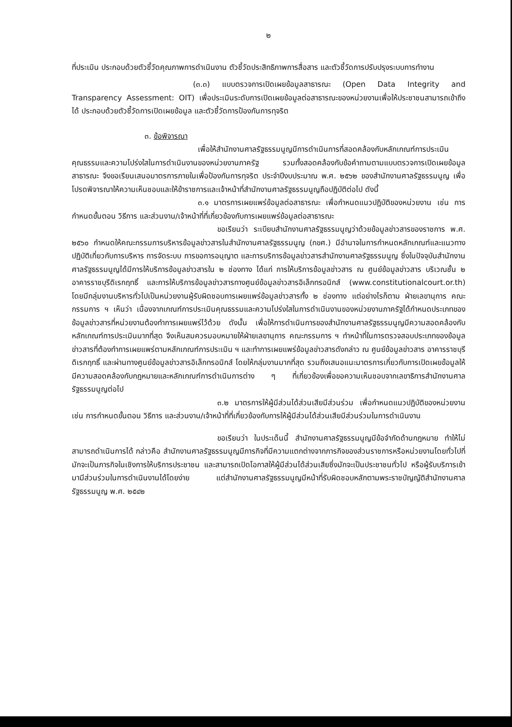๒
ที่ประเมิน ประกอบด้วยตัวชี้วัดคุณภาพการดำเนินงาน ตัวชี้วัดประสิทธิภาพการสื่อสาร และตัวชี้วัดการปรับปรุงระบบการทำงาน
(๓.๓) แบบตรวจการเปิดเผยข้อมูลสาธารณะ (Open Data Integrity and Transparency Assessment: OIT) เพื่อประเมินระดับการเปิดเผยข้อมูลต่อสาธารณะของหน่วยงานเพื่อให้ประชาชนสามารถเข้าถึงได้ ประกอบด้วยตัวชี้วัดการเปิดเผยข้อมูล และตัวชี้วัดการป้องกันการทุจริต
๓. ข้อพิจารณา
เพื่อให้สำนักงานศาลรัฐธรรมนูญมีการดำเนินการที่สอดคล้องกับหลักเกณฑ์การประเมินคุณธรรมและความโปร่งใสในการดำเนินงานของหน่วยงานภาครัฐ รวมทั้งสอดคล้องกับข้อคำถามตามแบบตรวจการเปิดเผยข้อมูลสาธารณะ จึงขอเรียนเสนอมาตรการภายในเพื่อป้องกันการทุจริต ประจำปีงบประมาณ พ.ศ. ๒๕๖๒ ของสำนักงานศาลรัฐธรรมนูญ เพื่อโปรดพิจารณาให้ความเห็นชอบและให้ข้าราชการและเจ้าหน้าที่สำนักงานศาลรัฐธรรมนูญถือปฏิบัติต่อไป ดังนี้
๓.๑ มาตรการเผยแพร่ข้อมูลต่อสาธารณะ เพื่อกำหนดแนวปฏิบัติของหน่วยงาน เช่น การกำหนดขั้นตอน วิธีการ และส่วนงาน/เจ้าหน้าที่ที่เกี่ยวข้องกับการเผยแพร่ข้อมูลต่อสาธารณะ
ขอเรียนว่า ระเบียบสำนักงานศาลรัฐธรรมนูญว่าด้วยข้อมูลข่าวสารของราชการ พ.ศ. ๒๕๖๐ กำหนดให้คณะกรรมการบริหารข้อมูลข่าวสารในสำนักงานศาลรัฐธรรมนูญ (กขศ.) มีอำนาจในการกำหนดหลักเกณฑ์และแนวทางปฏิบัติเกี่ยวกับการบริหาร การจัดระบบ การขอการอนุญาต และการบริการข้อมูลข่าวสารสำนักงานศาลรัฐธรรมนูญ ซึ่งในปัจจุบันสำนักงานศาลรัฐธรรมนูญได้มีการให้บริการข้อมูลข่าวสารใน ๒ ช่องทาง ได้แก่ การให้บริการข้อมูลข่าวสาร ณ ศูนย์ข้อมูลข่าวสาร บริเวณชั้น ๒ อาคารราชบุรีดิเรกฤทธิ์ และการให้บริการข้อมูลข่าวสารทางศูนย์ข้อมูลข่าวสารอิเล็กทรอนิกส์ (www.constitutionalcourt.or.th) โดยมีกลุ่มงานบริหารทั่วไปเป็นหน่วยงานผู้รับผิดชอบการเผยแพร่ข้อมูลข่าวสารทั้ง ๒ ช่องทาง แต่อย่างไรก็ตาม ฝ่ายเลขานุการ คณะกรรมการ ฯ เห็นว่า เนื่องจากเกณฑ์การประเมินคุณธรรมและความโปร่งใสในการดำเนินงานของหน่วยงานภาครัฐได้กำหนดประเภทของข้อมูลข่าวสารที่หน่วยงานต้องทำการเผยแพร่ไว้ด้วย ดังนั้น เพื่อให้การดำเนินการของสำนักงานศาลรัฐธรรมนูญมีความสอดคล้องกับหลักเกณฑ์การประเมินมากที่สุด จึงเห็นสมควรมอบหมายให้ฝ่ายเลขานุการ คณะกรรมการ ฯ ทำหน้าที่ในการตรวจสอบประเภทของข้อมูลข่าวสารที่ต้องทำการเผยแพร่ตามหลักเกณฑ์การประเมิน ฯ และทำการเผยแพร่ข้อมูลข่าวสารดังกล่าว ณ ศูนย์ข้อมูลข่าวสาร อาคารราชบุรีดิเรกฤทธิ์ และผ่านทางศูนย์ข้อมูลข่าวสารอิเล็กทรอนิกส์ โดยให้กลุ่มงานมากที่สุด รวมถึงเสนอแนะมาตรการเกี่ยวกับการเปิดเผยข้อมูลให้มีความสอดคล้องกับกฎหมายและหลักเกณฑ์การดำเนินการต่าง ๆ ที่เกี่ยวข้องเพื่อขอความเห็นชอบจากเลขาธิการสำนักงานศาลรัฐธรรมนูญต่อไป
๓.๒ มาตรการให้ผู้มีส่วนได้ส่วนเสียมีส่วนร่วม เพื่อกำหนดแนวปฏิบัติของหน่วยงาน เช่น การกำหนดขั้นตอน วิธีการ และส่วนงาน/เจ้าหน้าที่ที่เกี่ยวข้องกับการให้ผู้มีส่วนได้ส่วนเสียมีส่วนร่วมในการดำเนินงาน
ขอเรียนว่า ในประเด็นนี้ สำนักงานศาลรัฐธรรมนูญมีข้อจำกัดด้านกฎหมาย ทำให้ไม่สามารถดำเนินการได้ กล่าวคือ สำนักงานศาลรัฐธรรมนูญมีภารกิจที่มีความแตกต่างจากภารกิจของส่วนราชการหรือหน่วยงานโดยทั่วไปที่มักจะเป็นภารกิจในเชิงการให้บริการประชาชน และสามารถเปิดโอกาสให้ผู้มีส่วนได้ส่วนเสียซึ่งมักจะเป็นประชาชนทั่วไป หรือผู้รับบริการเข้ามามีส่วนร่วมในการดำเนินงานได้โดยง่าย แต่สำนักงานศาลรัฐธรรมนูญมีหน้าที่รับผิดชอบหลักตามพระราชบัญญัติสำนักงานศาลรัฐธรรมนูญ พ.ศ. ๒๕๔๒